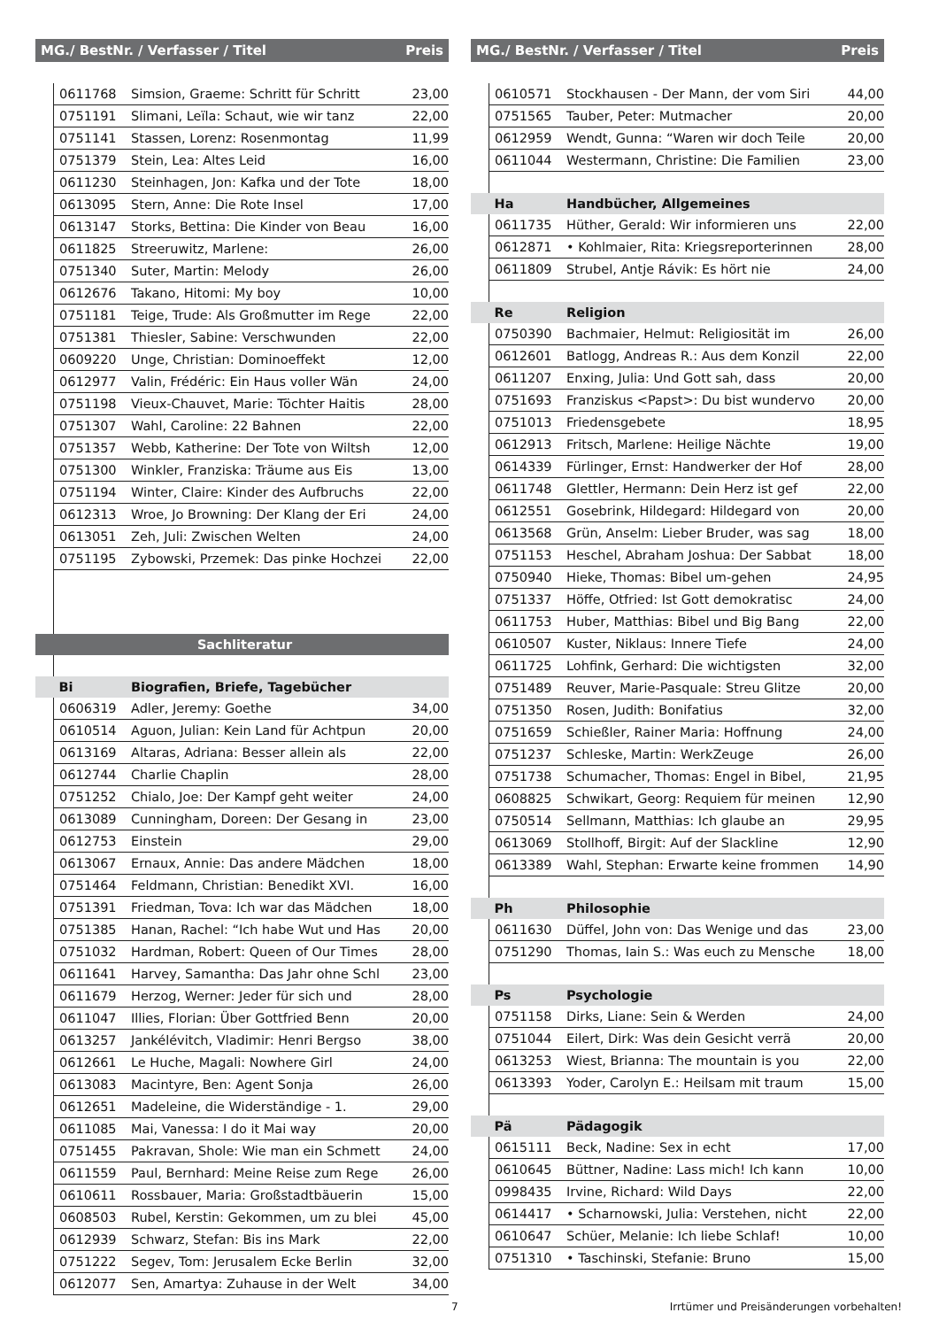| MG./ BestNr. / Verfasser / Titel | | | Preis |
| --- | --- | --- | --- |
| | 0611768 | Simsion, Graeme: Schritt für Schritt | 23,00 |
| | 0751191 | Slimani, Leïla: Schaut, wie wir tanz | 22,00 |
| | 0751141 | Stassen, Lorenz: Rosenmontag | 11,99 |
| | 0751379 | Stein, Lea: Altes Leid | 16,00 |
| | 0611230 | Steinhagen, Jon: Kafka und der Tote | 18,00 |
| | 0613095 | Stern, Anne: Die Rote Insel | 17,00 |
| | 0613147 | Storks, Bettina: Die Kinder von Beau | 16,00 |
| | 0611825 | Streeruwitz, Marlene: | 26,00 |
| | 0751340 | Suter, Martin: Melody | 26,00 |
| | 0612676 | Takano, Hitomi: My boy | 10,00 |
| | 0751181 | Teige, Trude: Als Großmutter im Rege | 22,00 |
| | 0751381 | Thiesler, Sabine: Verschwunden | 22,00 |
| | 0609220 | Unge, Christian: Dominoeffekt | 12,00 |
| | 0612977 | Valin, Frédéric: Ein Haus voller Wän | 24,00 |
| | 0751198 | Vieux-Chauvet, Marie: Töchter Haitis | 28,00 |
| | 0751307 | Wahl, Caroline: 22 Bahnen | 22,00 |
| | 0751357 | Webb, Katherine: Der Tote von Wiltsh | 12,00 |
| | 0751300 | Winkler, Franziska: Träume aus Eis | 13,00 |
| | 0751194 | Winter, Claire: Kinder des Aufbruchs | 22,00 |
| | 0612313 | Wroe, Jo Browning: Der Klang der Eri | 24,00 |
| | 0613051 | Zeh, Juli: Zwischen Welten | 24,00 |
| | 0751195 | Zybowski, Przemek: Das pinke Hochzei | 22,00 |
| Sachliteratur | | | |
| | Bi | Biografien, Briefe, Tagebücher | |
| | 0606319 | Adler, Jeremy: Goethe | 34,00 |
| | 0610514 | Aguon, Julian: Kein Land für Achtpun | 20,00 |
| | 0613169 | Altaras, Adriana: Besser allein als | 22,00 |
| | 0612744 | Charlie Chaplin | 28,00 |
| | 0751252 | Chialo, Joe: Der Kampf geht weiter | 24,00 |
| | 0613089 | Cunningham, Doreen: Der Gesang in | 23,00 |
| | 0612753 | Einstein | 29,00 |
| | 0613067 | Ernaux, Annie: Das andere Mädchen | 18,00 |
| | 0751464 | Feldmann, Christian: Benedikt XVI. | 16,00 |
| | 0751391 | Friedman, Tova: Ich war das Mädchen | 18,00 |
| | 0751385 | Hanan, Rachel: “Ich habe Wut und Has | 20,00 |
| | 0751032 | Hardman, Robert: Queen of Our Times | 28,00 |
| | 0611641 | Harvey, Samantha: Das Jahr ohne Schl | 23,00 |
| | 0611679 | Herzog, Werner: Jeder für sich und | 28,00 |
| | 0611047 | Illies, Florian: Über Gottfried Benn | 20,00 |
| | 0613257 | Jankélévitch, Vladimir: Henri Bergso | 38,00 |
| | 0612661 | Le Huche, Magali: Nowhere Girl | 24,00 |
| | 0613083 | Macintyre, Ben: Agent Sonja | 26,00 |
| | 0612651 | Madeleine, die Widerständige - 1. | 29,00 |
| | 0611085 | Mai, Vanessa: I do it Mai way | 20,00 |
| | 0751455 | Pakravan, Shole: Wie man ein Schmett | 24,00 |
| | 0611559 | Paul, Bernhard: Meine Reise zum Rege | 26,00 |
| | 0610611 | Rossbauer, Maria: Großstadtbäuerin | 15,00 |
| | 0608503 | Rubel, Kerstin: Gekommen, um zu blei | 45,00 |
| | 0612939 | Schwarz, Stefan: Bis ins Mark | 22,00 |
| | 0751222 | Segev, Tom: Jerusalem Ecke Berlin | 32,00 |
| | 0612077 | Sen, Amartya: Zuhause in der Welt | 34,00 |
| MG./ BestNr. / Verfasser / Titel | | | Preis |
| --- | --- | --- | --- |
| | 0610571 | Stockhausen - Der Mann, der vom Siri | 44,00 |
| | 0751565 | Tauber, Peter: Mutmacher | 20,00 |
| | 0612959 | Wendt, Gunna: “Waren wir doch Teile | 20,00 |
| | 0611044 | Westermann, Christine: Die Familien | 23,00 |
| | Ha | Handbücher, Allgemeines | |
| | 0611735 | Hüther, Gerald: Wir informieren uns | 22,00 |
| | 0612871 | • Kohlmaier, Rita: Kriegsreporterinnen | 28,00 |
| | 0611809 | Strubel, Antje Rávik: Es hört nie | 24,00 |
| | Re | Religion | |
| | 0750390 | Bachmaier, Helmut: Religiosität im | 26,00 |
| | 0612601 | Batlogg, Andreas R.: Aus dem Konzil | 22,00 |
| | 0611207 | Enxing, Julia: Und Gott sah, dass | 20,00 |
| | 0751693 | Franziskus <Papst>: Du bist wundervo | 20,00 |
| | 0751013 | Friedensgebete | 18,95 |
| | 0612913 | Fritsch, Marlene: Heilige Nächte | 19,00 |
| | 0614339 | Fürlinger, Ernst: Handwerker der Hof | 28,00 |
| | 0611748 | Glettler, Hermann: Dein Herz ist gef | 22,00 |
| | 0612551 | Gosebrink, Hildegard: Hildegard von | 20,00 |
| | 0613568 | Grün, Anselm: Lieber Bruder, was sag | 18,00 |
| | 0751153 | Heschel, Abraham Joshua: Der Sabbat | 18,00 |
| | 0750940 | Hieke, Thomas: Bibel um-gehen | 24,95 |
| | 0751337 | Höffe, Otfried: Ist Gott demokratisc | 24,00 |
| | 0611753 | Huber, Matthias: Bibel und Big Bang | 22,00 |
| | 0610507 | Kuster, Niklaus: Innere Tiefe | 24,00 |
| | 0611725 | Lohfink, Gerhard: Die wichtigsten | 32,00 |
| | 0751489 | Reuver, Marie-Pasquale: Streu Glitze | 20,00 |
| | 0751350 | Rosen, Judith: Bonifatius | 32,00 |
| | 0751659 | Schießler, Rainer Maria: Hoffnung | 24,00 |
| | 0751237 | Schleske, Martin: WerkZeuge | 26,00 |
| | 0751738 | Schumacher, Thomas: Engel in Bibel, | 21,95 |
| | 0608825 | Schwikart, Georg: Requiem für meinen | 12,90 |
| | 0750514 | Sellmann, Matthias: Ich glaube an | 29,95 |
| | 0613069 | Stollhoff, Birgit: Auf der Slackline | 12,90 |
| | 0613389 | Wahl, Stephan: Erwarte keine frommen | 14,90 |
| | Ph | Philosophie | |
| | 0611630 | Düffel, John von: Das Wenige und das | 23,00 |
| | 0751290 | Thomas, Iain S.: Was euch zu Mensche | 18,00 |
| | Ps | Psychologie | |
| | 0751158 | Dirks, Liane: Sein & Werden | 24,00 |
| | 0751044 | Eilert, Dirk: Was dein Gesicht verrä | 20,00 |
| | 0613253 | Wiest, Brianna: The mountain is you | 22,00 |
| | 0613393 | Yoder, Carolyn E.: Heilsam mit traum | 15,00 |
| | Pä | Pädagogik | |
| | 0615111 | Beck, Nadine: Sex in echt | 17,00 |
| | 0610645 | Büttner, Nadine: Lass mich! Ich kann | 10,00 |
| | 0998435 | Irvine, Richard: Wild Days | 22,00 |
| | 0614417 | • Scharnowski, Julia: Verstehen, nicht | 22,00 |
| | 0610647 | Schüer, Melanie: Ich liebe Schlaf! | 10,00 |
| | 0751310 | • Taschinski, Stefanie: Bruno | 15,00 |
7 Irrtümer und Preisänderungen vorbehalten!